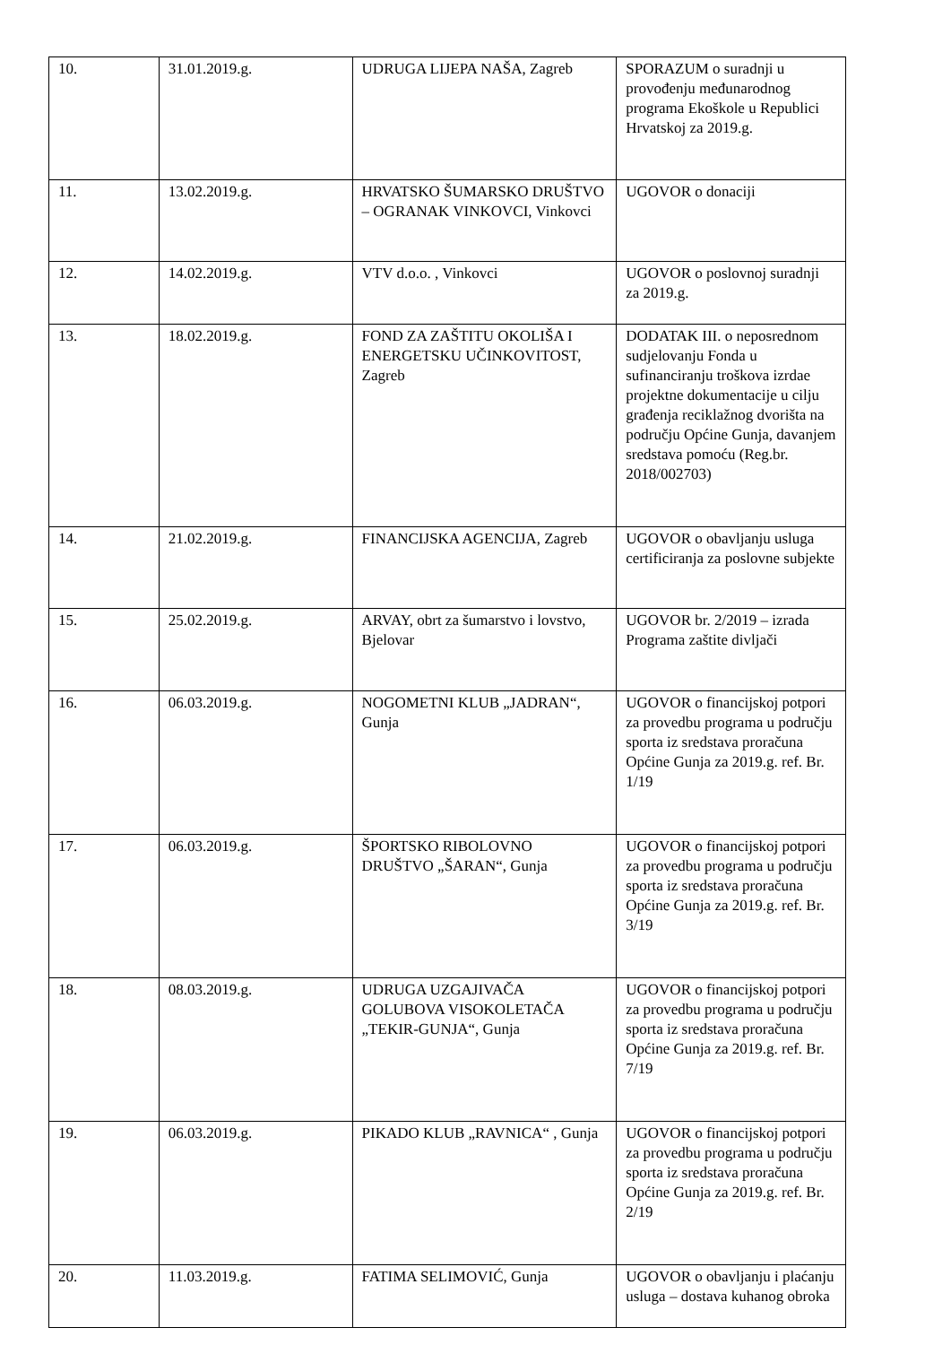| 10. | 31.01.2019.g. | UDRUGA LIJEPA NAŠA, Zagreb | SPORAZUM o suradnji u provođenju međunarodnog programa Ekoškole u Republici Hrvatskoj za 2019.g. |
| 11. | 13.02.2019.g. | HRVATSKO ŠUMARSKO DRUŠTVO – OGRANAK VINKOVCI, Vinkovci | UGOVOR o donaciji |
| 12. | 14.02.2019.g. | VTV d.o.o. , Vinkovci | UGOVOR o poslovnoj suradnji za 2019.g. |
| 13. | 18.02.2019.g. | FOND ZA ZAŠTITU OKOLIŠA I ENERGETSKU UČINKOVITOST, Zagreb | DODATAK III. o neposrednom sudjelovanju Fonda u sufinanciranju troškova izrdae projektne dokumentacije u cilju građenja reciklažnog dvorišta na području Općine Gunja, davanjem sredstava pomoću (Reg.br. 2018/002703) |
| 14. | 21.02.2019.g. | FINANCIJSKA AGENCIJA, Zagreb | UGOVOR o obavljanju usluga certificiranja za poslovne subjekte |
| 15. | 25.02.2019.g. | ARVAY, obrt za šumarstvo i lovstvo, Bjelovar | UGOVOR br. 2/2019 – izrada Programa zaštite divljači |
| 16. | 06.03.2019.g. | NOGOMETNI KLUB „JADRAN“, Gunja | UGOVOR o financijskoj potpori za provedbu programa u području sporta iz sredstava proračuna Općine Gunja za 2019.g. ref. Br. 1/19 |
| 17. | 06.03.2019.g. | ŠPORTSKO RIBOLOVNO DRUŠTVO „ŠARAN“, Gunja | UGOVOR o financijskoj potpori za provedbu programa u području sporta iz sredstava proračuna Općine Gunja za 2019.g. ref. Br. 3/19 |
| 18. | 08.03.2019.g. | UDRUGA UZGAJIVAČA GOLUBOVA VISOKOLETAČA „TEKIR-GUNJA“, Gunja | UGOVOR o financijskoj potpori za provedbu programa u području sporta iz sredstava proračuna Općine Gunja za 2019.g. ref. Br. 7/19 |
| 19. | 06.03.2019.g. | PIKADO KLUB „RAVNICA“ , Gunja | UGOVOR o financijskoj potpori za provedbu programa u području sporta iz sredstava proračuna Općine Gunja za 2019.g. ref. Br. 2/19 |
| 20. | 11.03.2019.g. | FATIMA SELIMOVIĆ, Gunja | UGOVOR o obavljanju i plaćanju usluga – dostava kuhanog obroka |